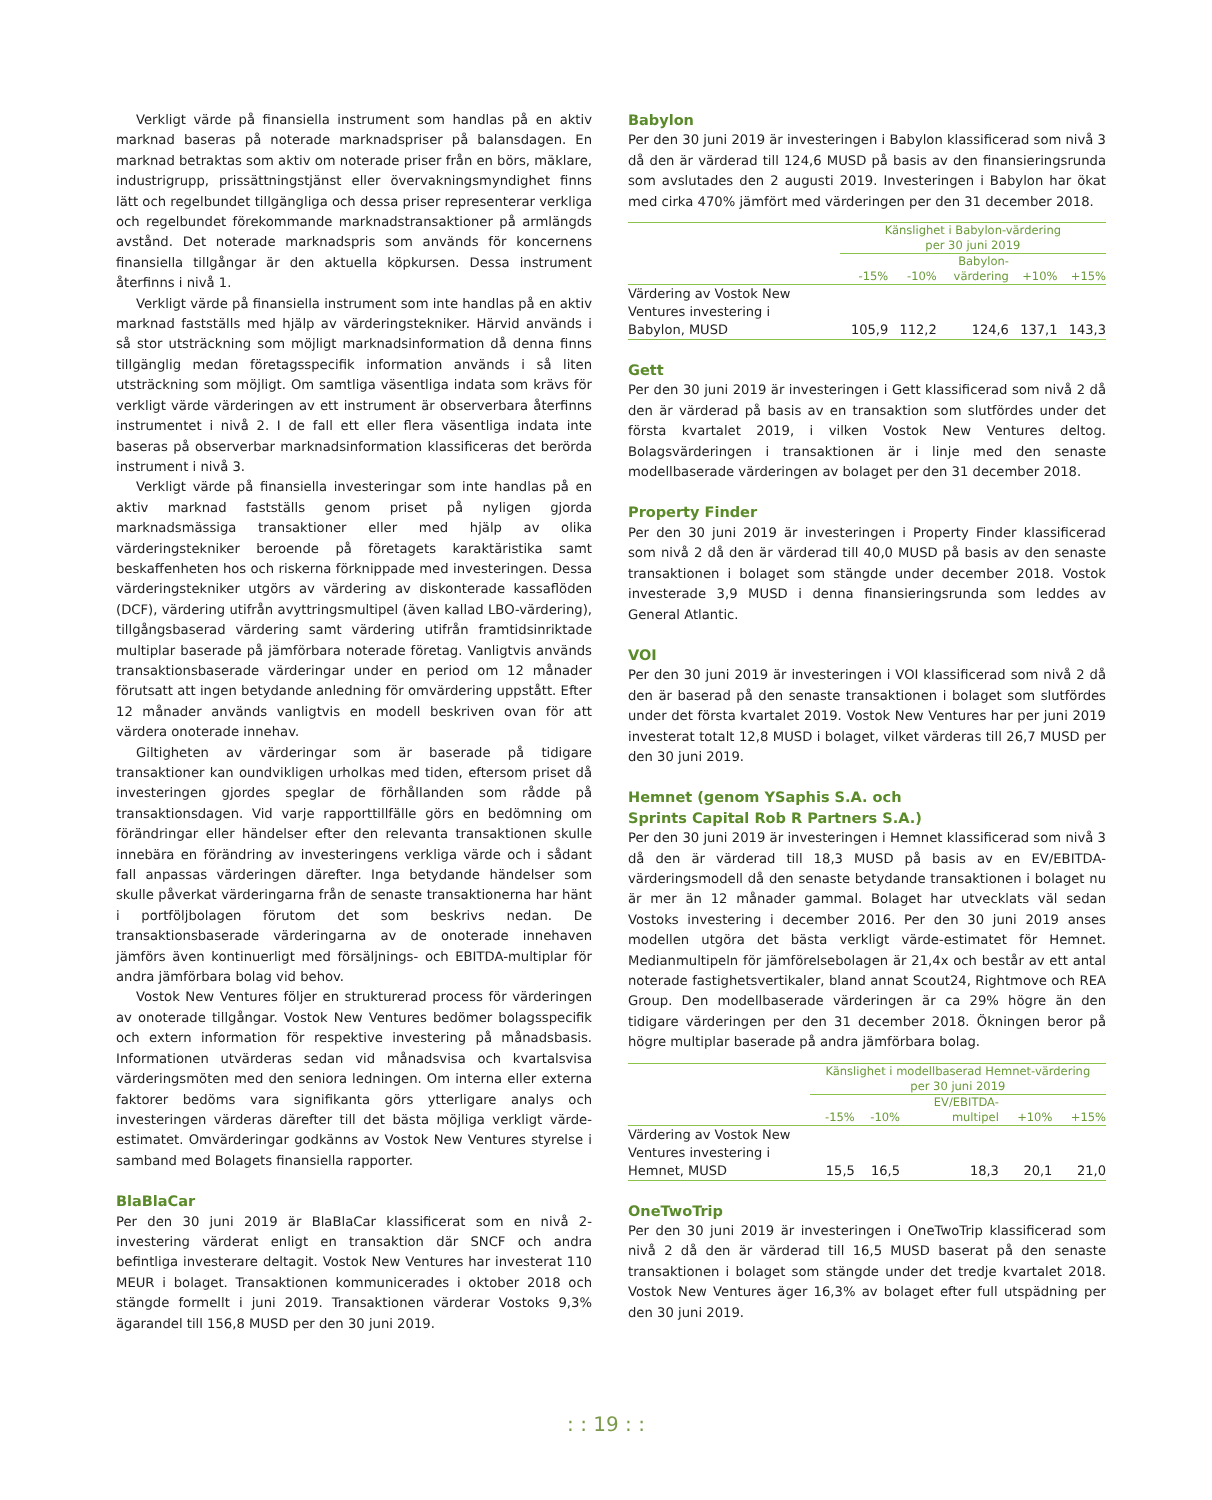Verkligt värde på finansiella instrument som handlas på en aktiv marknad baseras på noterade marknadspriser på balansdagen. En marknad betraktas som aktiv om noterade priser från en börs, mäklare, industrigrupp, prissättningstjänst eller övervakningsmyndighet finns lätt och regelbundet tillgängliga och dessa priser representerar verkliga och regelbundet förekommande marknadstransaktioner på armlängds avstånd. Det noterade marknadspris som används för koncernens finansiella tillgångar är den aktuella köpkursen. Dessa instrument återfinns i nivå 1.
Verkligt värde på finansiella instrument som inte handlas på en aktiv marknad fastställs med hjälp av värderingstekniker. Härvid används i så stor utsträckning som möjligt marknadsinformation då denna finns tillgänglig medan företagsspecifik information används i så liten utsträckning som möjligt. Om samtliga väsentliga indata som krävs för verkligt värde värderingen av ett instrument är observerbara återfinns instrumentet i nivå 2. I de fall ett eller flera väsentliga indata inte baseras på observerbar marknadsinformation klassificeras det berörda instrument i nivå 3.
Verkligt värde på finansiella investeringar som inte handlas på en aktiv marknad fastställs genom priset på nyligen gjorda marknadsmässiga transaktioner eller med hjälp av olika värderingstekniker beroende på företagets karaktäristika samt beskaffenheten hos och riskerna förknippade med investeringen. Dessa värderingstekniker utgörs av värdering av diskonterade kassaflöden (DCF), värdering utifrån avyttringsmultipel (även kallad LBO-värdering), tillgångsbaserad värdering samt värdering utifrån framtidsinriktade multiplar baserade på jämförbara noterade företag. Vanligtvis används transaktionsbaserade värderingar under en period om 12 månader förutsatt att ingen betydande anledning för omvärdering uppstått. Efter 12 månader används vanligtvis en modell beskriven ovan för att värdera onoterade innehav.
Giltigheten av värderingar som är baserade på tidigare transaktioner kan oundvikligen urholkas med tiden, eftersom priset då investeringen gjordes speglar de förhållanden som rådde på transaktionsdagen. Vid varje rapporttillfälle görs en bedömning om förändringar eller händelser efter den relevanta transaktionen skulle innebära en förändring av investeringens verkliga värde och i sådant fall anpassas värderingen därefter. Inga betydande händelser som skulle påverkat värderingarna från de senaste transaktionerna har hänt i portföljbolagen förutom det som beskrivs nedan. De transaktionsbaserade värderingarna av de onoterade innehaven jämförs även kontinuerligt med försäljnings- och EBITDA-multiplar för andra jämförbara bolag vid behov.
Vostok New Ventures följer en strukturerad process för värderingen av onoterade tillgångar. Vostok New Ventures bedömer bolagsspecifik och extern information för respektive investering på månadsbasis. Informationen utvärderas sedan vid månadsvisa och kvartalsvisa värderingsmöten med den seniora ledningen. Om interna eller externa faktorer bedöms vara signifikanta görs ytterligare analys och investeringen värderas därefter till det bästa möjliga verkligt värde-estimatet. Omvärderingar godkänns av Vostok New Ventures styrelse i samband med Bolagets finansiella rapporter.
BlaBlaCar
Per den 30 juni 2019 är BlaBlaCar klassificerat som en nivå 2-investering värderat enligt en transaktion där SNCF och andra befintliga investerare deltagit. Vostok New Ventures har investerat 110 MEUR i bolaget. Transaktionen kommunicerades i oktober 2018 och stängde formellt i juni 2019. Transaktionen värderar Vostoks 9,3% ägarandel till 156,8 MUSD per den 30 juni 2019.
Babylon
Per den 30 juni 2019 är investeringen i Babylon klassificerad som nivå 3 då den är värderad till 124,6 MUSD på basis av den finansieringsrunda som avslutades den 2 augusti 2019. Investeringen i Babylon har ökat med cirka 470% jämfört med värderingen per den 31 december 2018.
| | Känslighet i Babylon-värdering per 30 juni 2019 | | | | |
| --- | --- | --- | --- | --- | --- |
| | -15% | -10% | Babylon- värdering | +10% | +15% |
| Värdering av Vostok New Ventures investering i Babylon, MUSD | 105,9 | 112,2 | 124,6 | 137,1 | 143,3 |
Gett
Per den 30 juni 2019 är investeringen i Gett klassificerad som nivå 2 då den är värderad på basis av en transaktion som slutfördes under det första kvartalet 2019, i vilken Vostok New Ventures deltog. Bolagsvärderingen i transaktionen är i linje med den senaste modellbaserade värderingen av bolaget per den 31 december 2018.
Property Finder
Per den 30 juni 2019 är investeringen i Property Finder klassificerad som nivå 2 då den är värderad till 40,0 MUSD på basis av den senaste transaktionen i bolaget som stängde under december 2018. Vostok investerade 3,9 MUSD i denna finansieringsrunda som leddes av General Atlantic.
VOI
Per den 30 juni 2019 är investeringen i VOI klassificerad som nivå 2 då den är baserad på den senaste transaktionen i bolaget som slutfördes under det första kvartalet 2019. Vostok New Ventures har per juni 2019 investerat totalt 12,8 MUSD i bolaget, vilket värderas till 26,7 MUSD per den 30 juni 2019.
Hemnet (genom YSaphis S.A. och
Sprints Capital Rob R Partners S.A.)
Per den 30 juni 2019 är investeringen i Hemnet klassificerad som nivå 3 då den är värderad till 18,3 MUSD på basis av en EV/EBITDA-värderingsmodell då den senaste betydande transaktionen i bolaget nu är mer än 12 månader gammal. Bolaget har utvecklats väl sedan Vostoks investering i december 2016. Per den 30 juni 2019 anses modellen utgöra det bästa verkligt värde-estimatet för Hemnet. Medianmultipeln för jämförelsebolagen är 21,4x och består av ett antal noterade fastighetsvertikaler, bland annat Scout24, Rightmove och REA Group. Den modellbaserade värderingen är ca 29% högre än den tidigare värderingen per den 31 december 2018. Ökningen beror på högre multiplar baserade på andra jämförbara bolag.
| | Känslighet i modellbaserad Hemnet-värdering per 30 juni 2019 | | | | |
| --- | --- | --- | --- | --- | --- |
| | -15% | -10% | EV/EBITDA- multipel | +10% | +15% |
| Värdering av Vostok New Ventures investering i Hemnet, MUSD | 15,5 | 16,5 | 18,3 | 20,1 | 21,0 |
OneTwoTrip
Per den 30 juni 2019 är investeringen i OneTwoTrip klassificerad som nivå 2 då den är värderad till 16,5 MUSD baserat på den senaste transaktionen i bolaget som stängde under det tredje kvartalet 2018. Vostok New Ventures äger 16,3% av bolaget efter full utspädning per den 30 juni 2019.
: : 19 : :